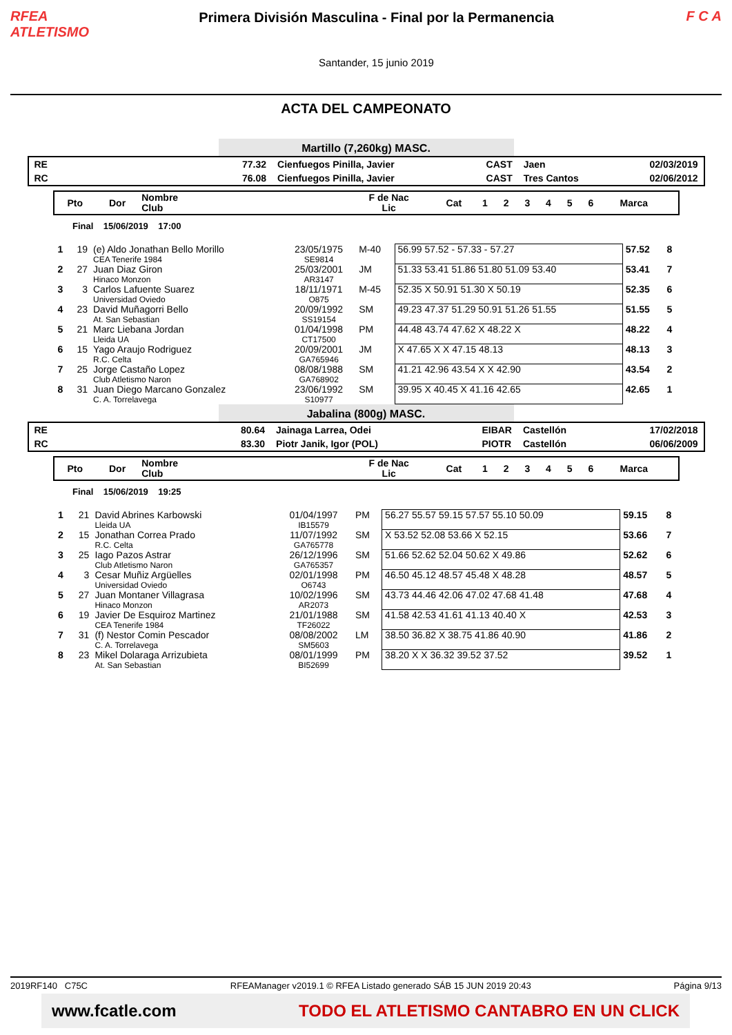RFEA
ATLETISMO
Primera División Masculina - Final por la Permanencia
Santander, 15 junio 2019
F C A
ACTA DEL CAMPEONATO
Martillo (7,260kg) MASC.
| RE | 77.32 | Cienfuegos Pinilla, Javier | CAST | Jaen | 02/03/2019 |
| RC | 76.08 | Cienfuegos Pinilla, Javier | CAST | Tres Cantos | 02/06/2012 |
| Pto | Dor | Nombre Club | F de Nac Lic | Cat | 1 | 2 | 3 | 4 | 5 | 6 | Marca | |
| --- | --- | --- | --- | --- | --- | --- | --- | --- | --- | --- | --- | --- |
Final 15/06/2019 17:00
| 1 | 19 | (e) Aldo Jonathan Bello Morillo CEA Tenerife 1984 | 23/05/1975 SE9814 | M-40 | 56.99 57.52 - 57.33 - 57.27 | 57.52 | 8 |
| 2 | 27 | Juan Diaz Giron Hinaco Monzon | 25/03/2001 AR3147 | JM | 51.33 53.41 51.86 51.80 51.09 53.40 | 53.41 | 7 |
| 3 | 3 | Carlos Lafuente Suarez Universidad Oviedo | 18/11/1971 O875 | M-45 | 52.35 X 50.91 51.30 X 50.19 | 52.35 | 6 |
| 4 | 23 | David Muñagorri Bello At. San Sebastian | 20/09/1992 SS19154 | SM | 49.23 47.37 51.29 50.91 51.26 51.55 | 51.55 | 5 |
| 5 | 21 | Marc Liebana Jordan Lleida UA | 01/04/1998 CT17500 | PM | 44.48 43.74 47.62 X 48.22 X | 48.22 | 4 |
| 6 | 15 | Yago Araujo Rodriguez R.C. Celta | 20/09/2001 GA765946 | JM | X 47.65 X X 47.15 48.13 | 48.13 | 3 |
| 7 | 25 | Jorge Castaño Lopez Club Atletismo Naron | 08/08/1988 GA768902 | SM | 41.21 42.96 43.54 X X 42.90 | 43.54 | 2 |
| 8 | 31 | Juan Diego Marcano Gonzalez C. A. Torrelavega | 23/06/1992 S10977 | SM | 39.95 X 40.45 X 41.16 42.65 | 42.65 | 1 |
Jabalina (800g) MASC.
| RE | 80.64 | Jainaga Larrea, Odei | EIBAR | Castellón | 17/02/2018 |
| RC | 83.30 | Piotr Janik, Igor (POL) | PIOTR | Castellón | 06/06/2009 |
| Pto | Dor | Nombre Club | F de Nac Lic | Cat | 1 | 2 | 3 | 4 | 5 | 6 | Marca | |
| --- | --- | --- | --- | --- | --- | --- | --- | --- | --- | --- | --- | --- |
Final 15/06/2019 19:25
| 1 | 21 | David Abrines Karbowski Lleida UA | 01/04/1997 IB15579 | PM | 56.27 55.57 59.15 57.57 55.10 50.09 | 59.15 | 8 |
| 2 | 15 | Jonathan Correa Prado R.C. Celta | 11/07/1992 GA765778 | SM | X 53.52 52.08 53.66 X 52.15 | 53.66 | 7 |
| 3 | 25 | Iago Pazos Astrar Club Atletismo Naron | 26/12/1996 GA765357 | SM | 51.66 52.62 52.04 50.62 X 49.86 | 52.62 | 6 |
| 4 | 3 | Cesar Muñiz Argüelles Universidad Oviedo | 02/01/1998 O6743 | PM | 46.50 45.12 48.57 45.48 X 48.28 | 48.57 | 5 |
| 5 | 27 | Juan Montaner Villagrasa Hinaco Monzon | 10/02/1996 AR2073 | SM | 43.73 44.46 42.06 47.02 47.68 41.48 | 47.68 | 4 |
| 6 | 19 | Javier De Esquiroz Martinez CEA Tenerife 1984 | 21/01/1988 TF26022 | SM | 41.58 42.53 41.61 41.13 40.40 X | 42.53 | 3 |
| 7 | 31 | (f) Nestor Comin Pescador C. A. Torrelavega | 08/08/2002 SM5603 | LM | 38.50 36.82 X 38.75 41.86 40.90 | 41.86 | 2 |
| 8 | 23 | Mikel Dolaraga Arrizubieta At. San Sebastian | 08/01/1999 BI52699 | PM | 38.20 X X 36.32 39.52 37.52 | 39.52 | 1 |
2019RF140 C75C RFEAManager v2019.1 © RFEA Listado generado SÁB 15 JUN 2019 20:43 Página 9/13
www.fcatle.com TODO EL ATLETISMO CANTABRO EN UN CLICK